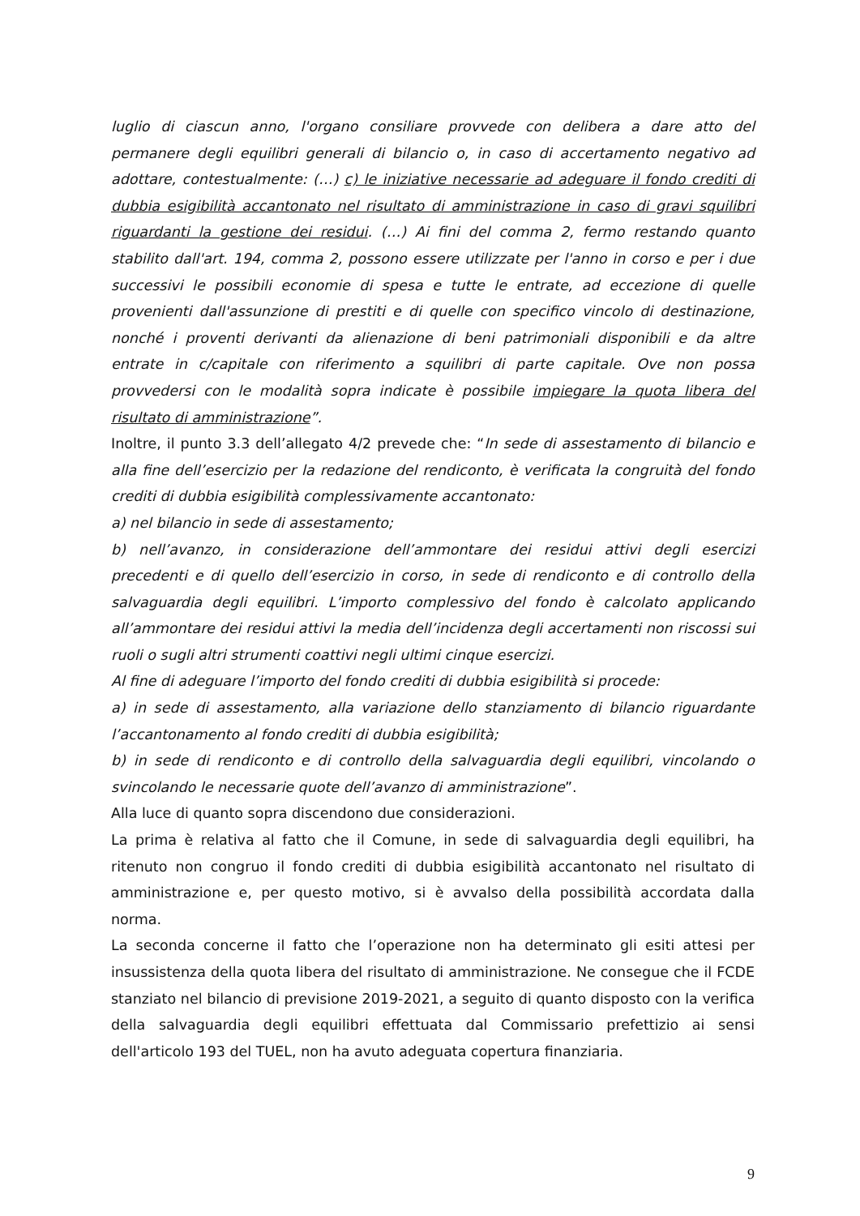luglio di ciascun anno, l'organo consiliare provvede con delibera a dare atto del permanere degli equilibri generali di bilancio o, in caso di accertamento negativo ad adottare, contestualmente: (…) c) le iniziative necessarie ad adeguare il fondo crediti di dubbia esigibilità accantonato nel risultato di amministrazione in caso di gravi squilibri riguardanti la gestione dei residui. (…) Ai fini del comma 2, fermo restando quanto stabilito dall'art. 194, comma 2, possono essere utilizzate per l'anno in corso e per i due successivi le possibili economie di spesa e tutte le entrate, ad eccezione di quelle provenienti dall'assunzione di prestiti e di quelle con specifico vincolo di destinazione, nonché i proventi derivanti da alienazione di beni patrimoniali disponibili e da altre entrate in c/capitale con riferimento a squilibri di parte capitale. Ove non possa provvedersi con le modalità sopra indicate è possibile impiegare la quota libera del risultato di amministrazione”.
Inoltre, il punto 3.3 dell’allegato 4/2 prevede che: “In sede di assestamento di bilancio e alla fine dell’esercizio per la redazione del rendiconto, è verificata la congruità del fondo crediti di dubbia esigibilità complessivamente accantonato:
a) nel bilancio in sede di assestamento;
b) nell’avanzo, in considerazione dell’ammontare dei residui attivi degli esercizi precedenti e di quello dell’esercizio in corso, in sede di rendiconto e di controllo della salvaguardia degli equilibri. L’importo complessivo del fondo è calcolato applicando all’ammontare dei residui attivi la media dell’incidenza degli accertamenti non riscossi sui ruoli o sugli altri strumenti coattivi negli ultimi cinque esercizi.
Al fine di adeguare l’importo del fondo crediti di dubbia esigibilità si procede:
a) in sede di assestamento, alla variazione dello stanziamento di bilancio riguardante l’accantonamento al fondo crediti di dubbia esigibilità;
b) in sede di rendiconto e di controllo della salvaguardia degli equilibri, vincolando o svincolando le necessarie quote dell’avanzo di amministrazione”.
Alla luce di quanto sopra discendono due considerazioni.
La prima è relativa al fatto che il Comune, in sede di salvaguardia degli equilibri, ha ritenuto non congruo il fondo crediti di dubbia esigibilità accantonato nel risultato di amministrazione e, per questo motivo, si è avvalso della possibilità accordata dalla norma.
La seconda concerne il fatto che l’operazione non ha determinato gli esiti attesi per insussistenza della quota libera del risultato di amministrazione. Ne consegue che il FCDE stanziato nel bilancio di previsione 2019-2021, a seguito di quanto disposto con la verifica della salvaguardia degli equilibri effettuata dal Commissario prefettizio ai sensi dell'articolo 193 del TUEL, non ha avuto adeguata copertura finanziaria.
9